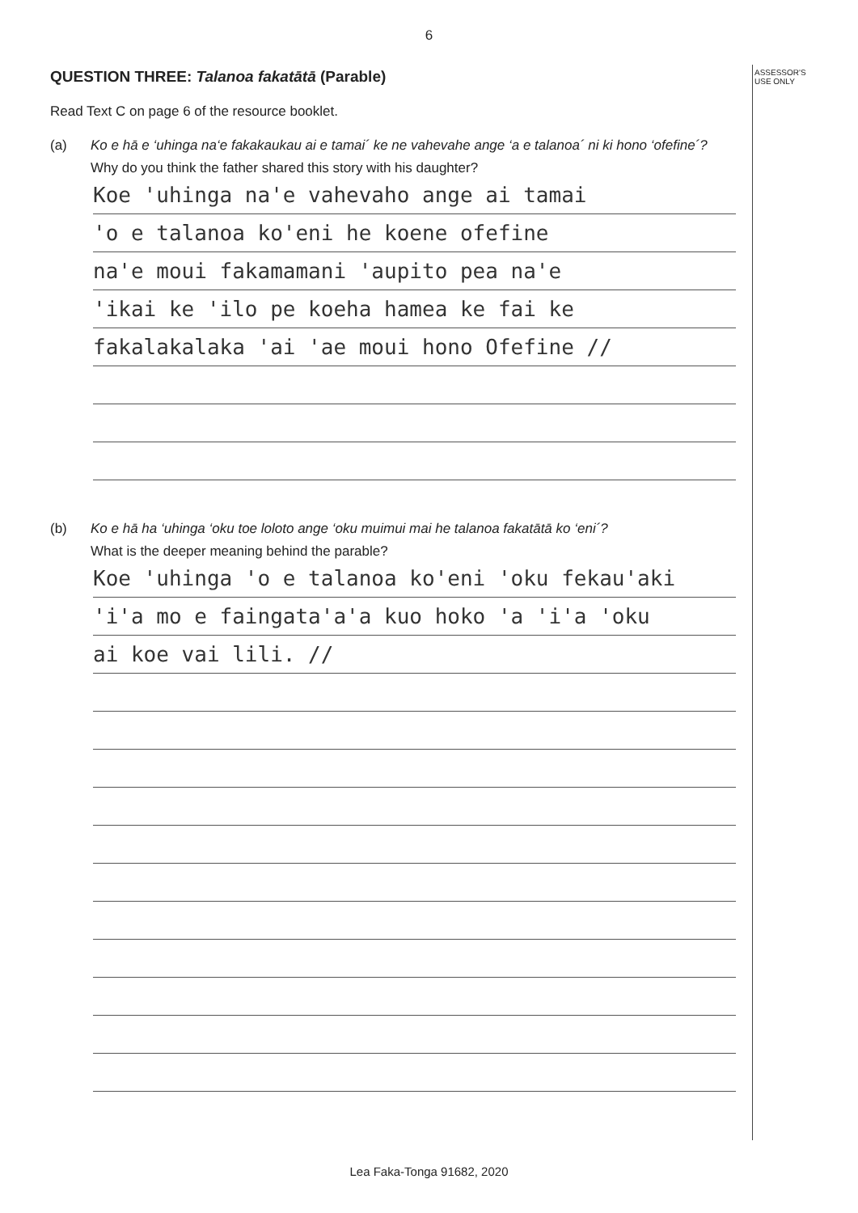ASSESSOR'S
USE ONLY
6
QUESTION THREE: Talanoa fakatātā (Parable)
Read Text C on page 6 of the resource booklet.
(a) Ko e hā e ‘uhinga na‘e fakakaukau ai e tamai´ ke ne vahevahe ange ‘a e talanoa´ ni ki hono ‘ofefine´?
Why do you think the father shared this story with his daughter?
Koe 'uhinga na'e vahevaho ange ai tamai
'o e talanoa ko'eni he koene ofefine
na'e moui fakamamani 'aupito pea na'e
'ikai ke 'ilo pe koeha hamea ke fai ke
fakalakalaka 'ai 'ae moui hono Ofefine //
(b) Ko e hā ha ‘uhinga ‘oku toe loloto ange ‘oku muimui mai he talanoa fakatātā ko ‘eni´?
What is the deeper meaning behind the parable?
Koe 'uhinga 'o e talanoa ko'eni 'oku fekau'aki
'i'a mo e faingata'a'a kuo hoko 'a 'i'a 'oku
ai koe vai lili. //
Lea Faka-Tonga 91682, 2020